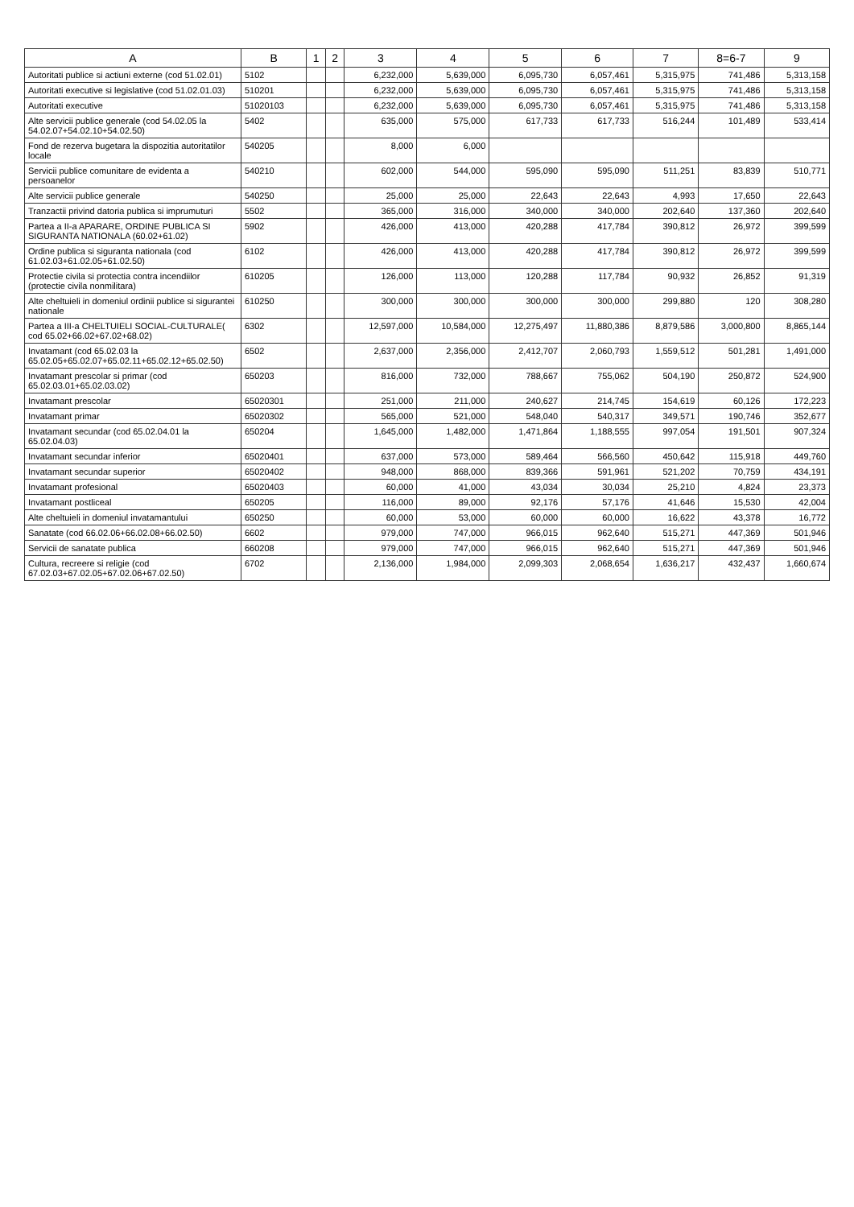| A | B | 1 | 2 | 3 | 4 | 5 | 6 | 7 | 8=6-7 | 9 |
| --- | --- | --- | --- | --- | --- | --- | --- | --- | --- | --- |
| Autoritati publice si actiuni externe (cod 51.02.01) | 5102 | | | 6,232,000 | 5,639,000 | 6,095,730 | 6,057,461 | 5,315,975 | 741,486 | 5,313,158 |
| Autoritati executive si legislative (cod 51.02.01.03) | 510201 | | | 6,232,000 | 5,639,000 | 6,095,730 | 6,057,461 | 5,315,975 | 741,486 | 5,313,158 |
| Autoritati executive | 51020103 | | | 6,232,000 | 5,639,000 | 6,095,730 | 6,057,461 | 5,315,975 | 741,486 | 5,313,158 |
| Alte servicii publice generale (cod 54.02.05 la 54.02.07+54.02.10+54.02.50) | 5402 | | | 635,000 | 575,000 | 617,733 | 617,733 | 516,244 | 101,489 | 533,414 |
| Fond de rezerva bugetara la dispozitia autoritatilor locale | 540205 | | | 8,000 | 6,000 | | | | | |
| Servicii publice comunitare de evidenta a persoanelor | 540210 | | | 602,000 | 544,000 | 595,090 | 595,090 | 511,251 | 83,839 | 510,771 |
| Alte servicii publice generale | 540250 | | | 25,000 | 25,000 | 22,643 | 22,643 | 4,993 | 17,650 | 22,643 |
| Tranzactii privind datoria publica si imprumuturi | 5502 | | | 365,000 | 316,000 | 340,000 | 340,000 | 202,640 | 137,360 | 202,640 |
| Partea a II-a APARARE, ORDINE PUBLICA SI SIGURANTA NATIONALA (60.02+61.02) | 5902 | | | 426,000 | 413,000 | 420,288 | 417,784 | 390,812 | 26,972 | 399,599 |
| Ordine publica si siguranta nationala (cod 61.02.03+61.02.05+61.02.50) | 6102 | | | 426,000 | 413,000 | 420,288 | 417,784 | 390,812 | 26,972 | 399,599 |
| Protectie civila si protectia contra incendiilor (protectie civila nonmilitara) | 610205 | | | 126,000 | 113,000 | 120,288 | 117,784 | 90,932 | 26,852 | 91,319 |
| Alte cheltuieli in domeniul ordinii publice si sigurantei nationale | 610250 | | | 300,000 | 300,000 | 300,000 | 300,000 | 299,880 | 120 | 308,280 |
| Partea a III-a CHELTUIELI SOCIAL-CULTURALE( cod 65.02+66.02+67.02+68.02) | 6302 | | | 12,597,000 | 10,584,000 | 12,275,497 | 11,880,386 | 8,879,586 | 3,000,800 | 8,865,144 |
| Invatamant (cod 65.02.03 la 65.02.05+65.02.07+65.02.11+65.02.12+65.02.50) | 6502 | | | 2,637,000 | 2,356,000 | 2,412,707 | 2,060,793 | 1,559,512 | 501,281 | 1,491,000 |
| Invatamant prescolar si primar (cod 65.02.03.01+65.02.03.02) | 650203 | | | 816,000 | 732,000 | 788,667 | 755,062 | 504,190 | 250,872 | 524,900 |
| Invatamant prescolar | 65020301 | | | 251,000 | 211,000 | 240,627 | 214,745 | 154,619 | 60,126 | 172,223 |
| Invatamant primar | 65020302 | | | 565,000 | 521,000 | 548,040 | 540,317 | 349,571 | 190,746 | 352,677 |
| Invatamant secundar (cod 65.02.04.01 la 65.02.04.03) | 650204 | | | 1,645,000 | 1,482,000 | 1,471,864 | 1,188,555 | 997,054 | 191,501 | 907,324 |
| Invatamant secundar inferior | 65020401 | | | 637,000 | 573,000 | 589,464 | 566,560 | 450,642 | 115,918 | 449,760 |
| Invatamant secundar superior | 65020402 | | | 948,000 | 868,000 | 839,366 | 591,961 | 521,202 | 70,759 | 434,191 |
| Invatamant profesional | 65020403 | | | 60,000 | 41,000 | 43,034 | 30,034 | 25,210 | 4,824 | 23,373 |
| Invatamant postliceal | 650205 | | | 116,000 | 89,000 | 92,176 | 57,176 | 41,646 | 15,530 | 42,004 |
| Alte cheltuieli in domeniul invatamantului | 650250 | | | 60,000 | 53,000 | 60,000 | 60,000 | 16,622 | 43,378 | 16,772 |
| Sanatate (cod 66.02.06+66.02.08+66.02.50) | 6602 | | | 979,000 | 747,000 | 966,015 | 962,640 | 515,271 | 447,369 | 501,946 |
| Servicii de sanatate publica | 660208 | | | 979,000 | 747,000 | 966,015 | 962,640 | 515,271 | 447,369 | 501,946 |
| Cultura, recreere si religie (cod 67.02.03+67.02.05+67.02.06+67.02.50) | 6702 | | | 2,136,000 | 1,984,000 | 2,099,303 | 2,068,654 | 1,636,217 | 432,437 | 1,660,674 |